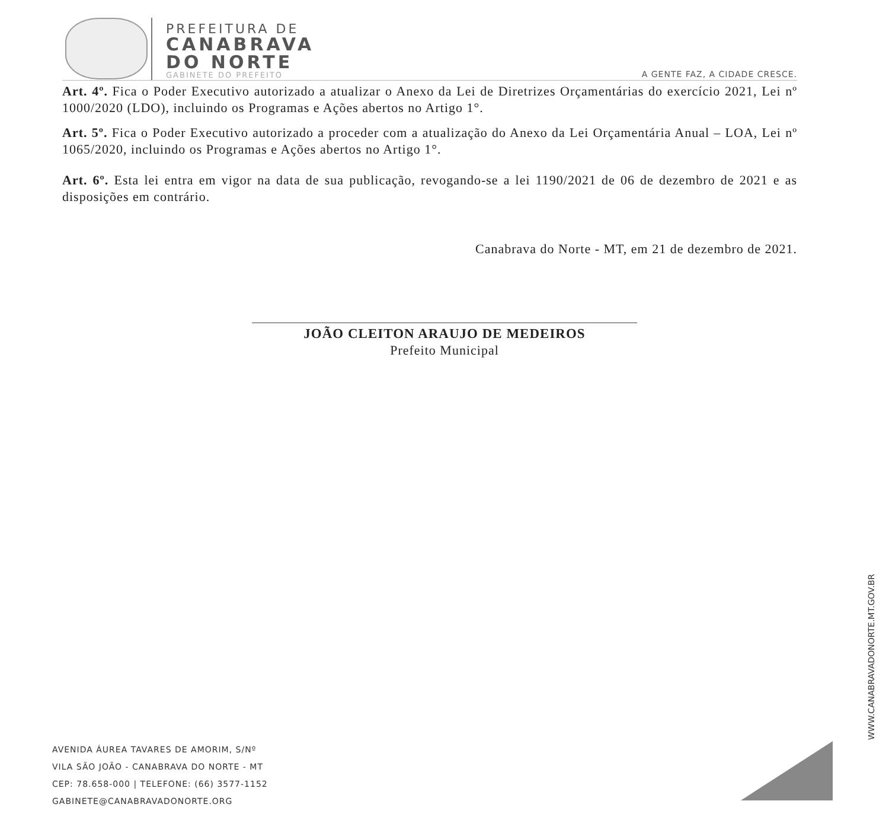PREFEITURA DE
CANABRAVA
DO NORTE
GABINETE DO PREFEITO
A GENTE FAZ, A CIDADE CRESCE.
Art. 4º. Fica o Poder Executivo autorizado a atualizar o Anexo da Lei de Diretrizes Orçamentárias do exercício 2021, Lei nº 1000/2020 (LDO), incluindo os Programas e Ações abertos no Artigo 1°.
Art. 5º. Fica o Poder Executivo autorizado a proceder com a atualização do Anexo da Lei Orçamentária Anual – LOA, Lei nº 1065/2020, incluindo os Programas e Ações abertos no Artigo 1°.
Art. 6º. Esta lei entra em vigor na data de sua publicação, revogando-se a lei 1190/2021 de 06 de dezembro de 2021 e as disposições em contrário.
Canabrava do Norte - MT, em 21 de dezembro de 2021.
JOÃO CLEITON ARAUJO DE MEDEIROS
Prefeito Municipal
AVENIDA ÁUREA TAVARES DE AMORIM, S/Nº
VILA SÃO JOÃO - CANABRAVA DO NORTE - MT
CEP: 78.658-000 | TELEFONE: (66) 3577-1152
GABINETE@CANABRAVADONORTE.ORG
WWW.CANABRAVADONORTE.MT.GOV.BR